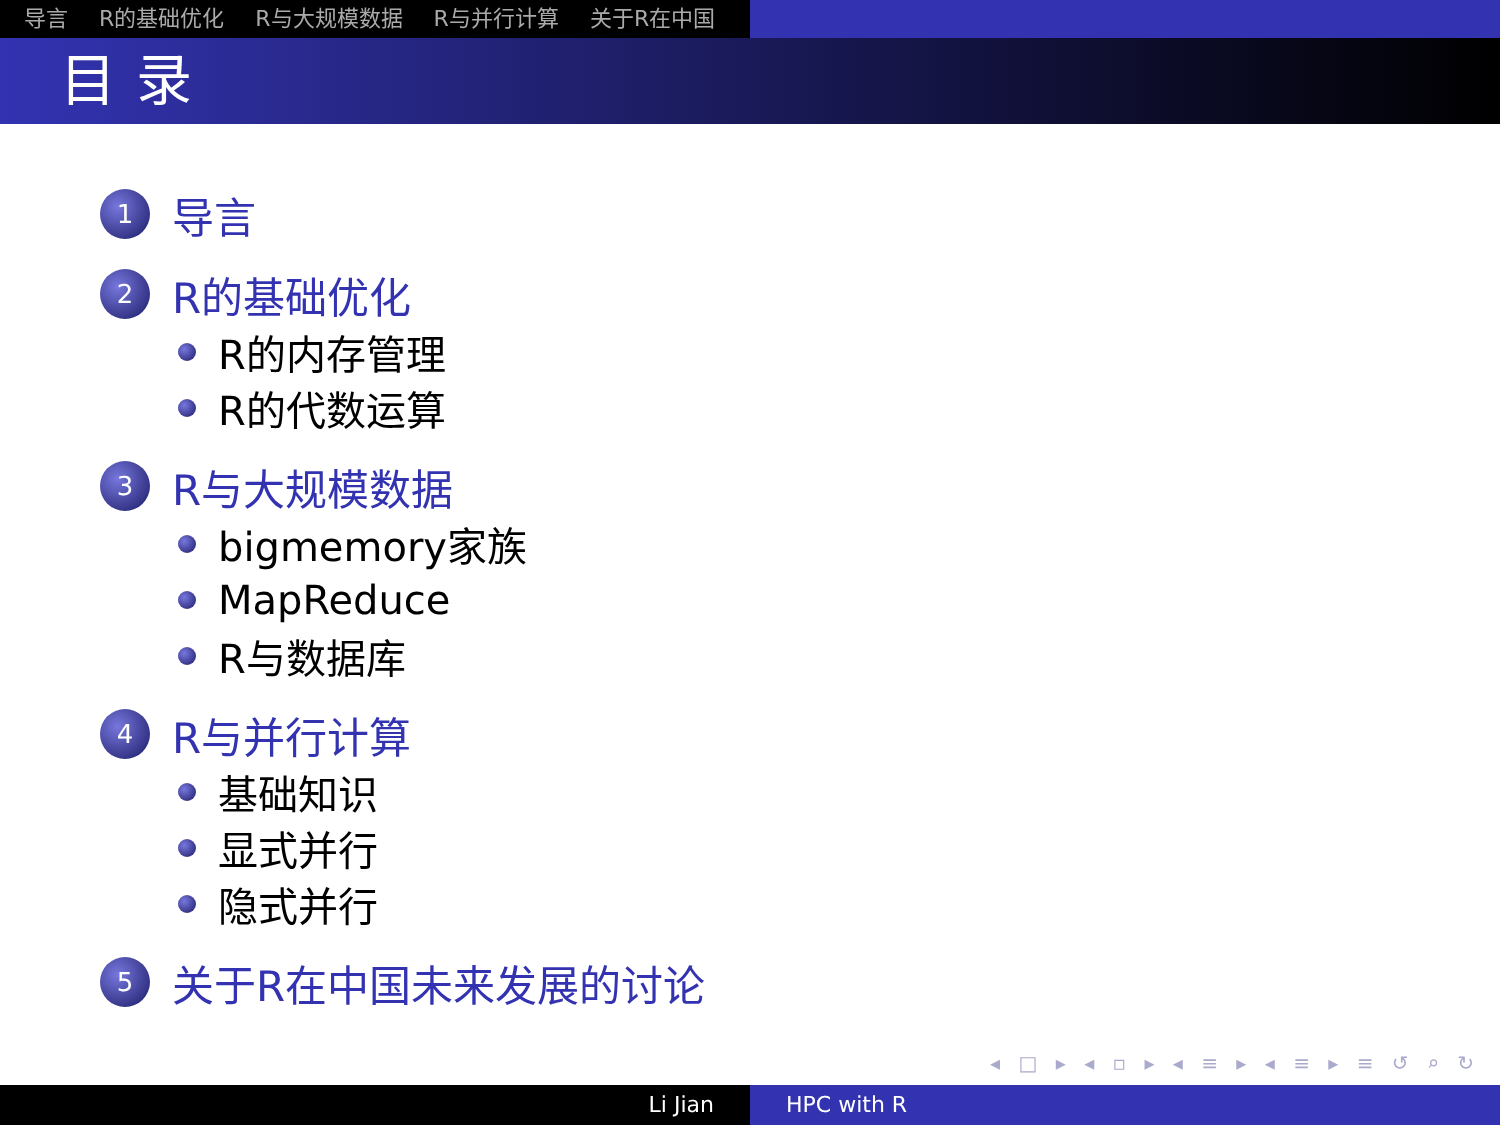导言 R的基础优化 R与大规模数据 R与并行计算 关于R在中国
目录
1
导言
2
R的基础优化
R的内存管理
R的代数运算
3
R与大规模数据
bigmemory家族
MapReduce
R与数据库
4
R与并行计算
基础知识
显式并行
隐式并行
5
关于R在中国未来发展的讨论
◂ □ ▸ ◂ ▫ ▸ ◂ ≡ ▸ ◂ ≡ ▸ ≡ ↺ ⌕ ↻
Li Jian HPC with R